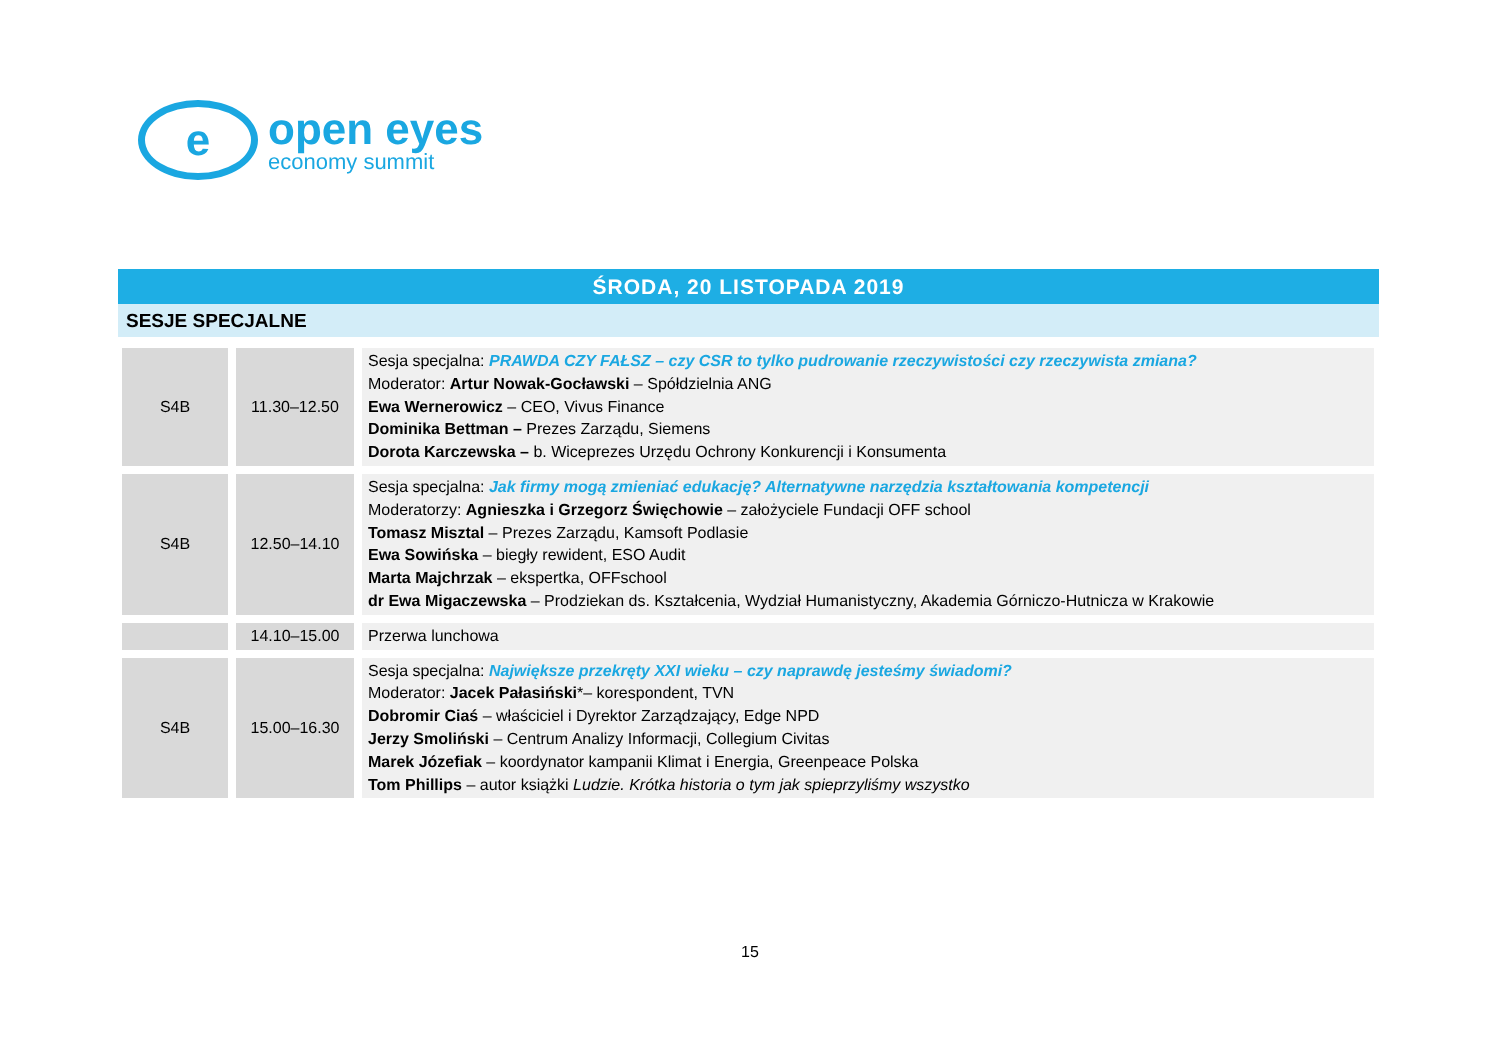e
open eyes
economy summit
ŚRODA, 20 LISTOPADA 2019
SESJE SPECJALNE
| S4B | 11.30–12.50 | Sesja specjalna: PRAWDA CZY FAŁSZ – czy CSR to tylko pudrowanie rzeczywistości czy rzeczywista zmiana? Moderator: Artur Nowak-Gocławski – Spółdzielnia ANG Ewa Wernerowicz – CEO, Vivus Finance Dominika Bettman – Prezes Zarządu, Siemens Dorota Karczewska – b. Wiceprezes Urzędu Ochrony Konkurencji i Konsumenta |
| S4B | 12.50–14.10 | Sesja specjalna: Jak firmy mogą zmieniać edukację? Alternatywne narzędzia kształtowania kompetencji Moderatorzy: Agnieszka i Grzegorz Święchowie – założyciele Fundacji OFF school Tomasz Misztal – Prezes Zarządu, Kamsoft Podlasie Ewa Sowińska – biegły rewident, ESO Audit Marta Majchrzak – ekspertka, OFFschool dr Ewa Migaczewska – Prodziekan ds. Kształcenia, Wydział Humanistyczny, Akademia Górniczo-Hutnicza w Krakowie |
| | 14.10–15.00 | Przerwa lunchowa |
| S4B | 15.00–16.30 | Sesja specjalna: Największe przekręty XXI wieku – czy naprawdę jesteśmy świadomi? Moderator: Jacek Pałasiński *– korespondent, TVN Dobromir Ciaś – właściciel i Dyrektor Zarządzający, Edge NPD Jerzy Smoliński – Centrum Analizy Informacji, Collegium Civitas Marek Józefiak – koordynator kampanii Klimat i Energia, Greenpeace Polska Tom Phillips – autor książki Ludzie. Krótka historia o tym jak spieprzyliśmy wszystko |
15